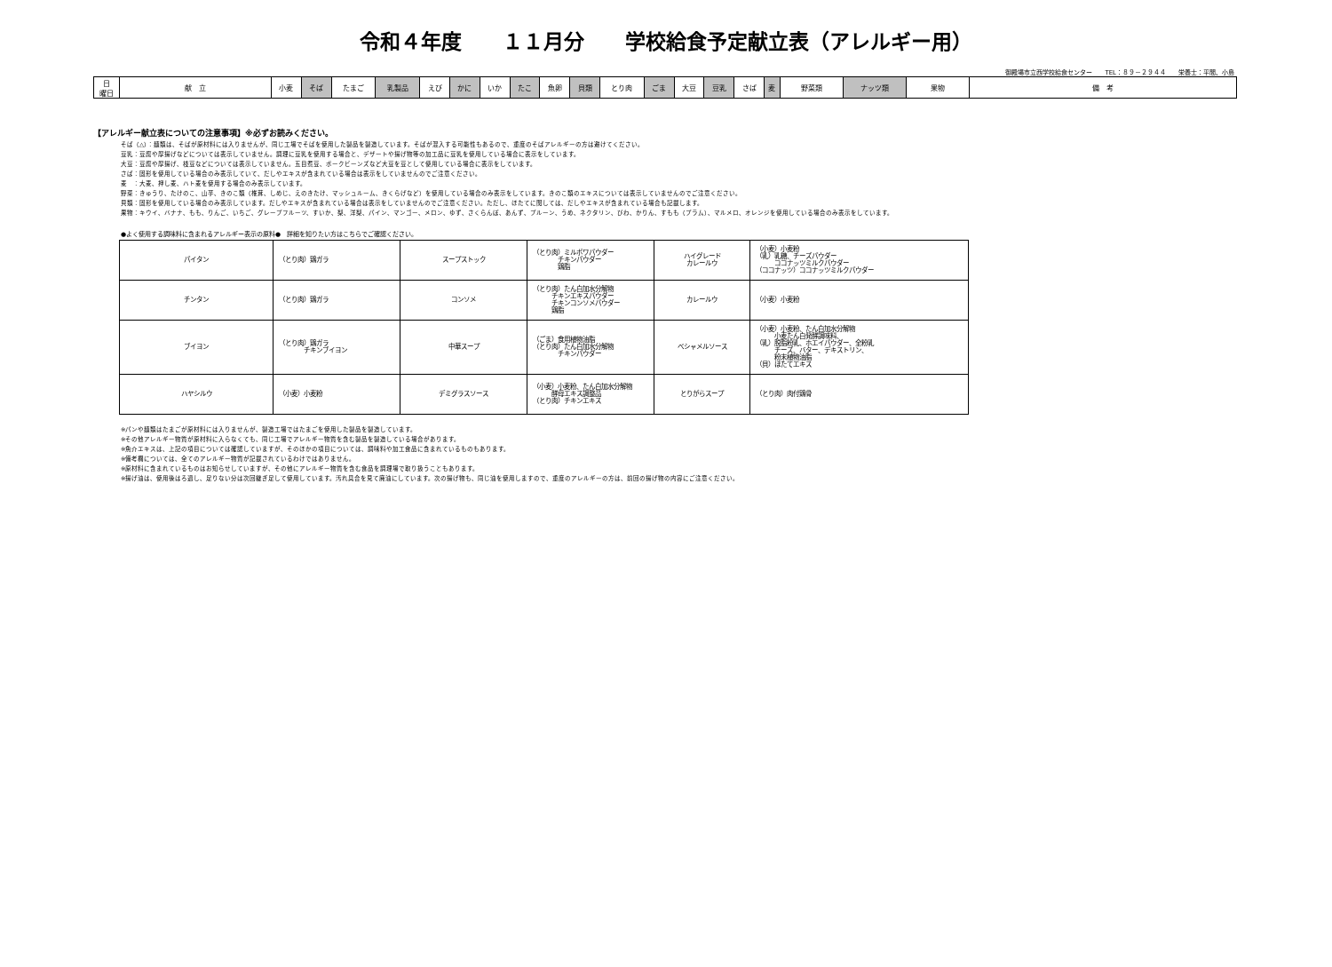令和４年度　　１１月分　　学校給食予定献立表（アレルギー用）
御殿場市立西学校給食センター　　TEL：８９－２９４４　　栄養士：平間、小島
| 日 曜日 | 献 立 | 小麦 | そば | たまご | 乳製品 | えび | かに | いか | たこ | 魚卵 | 貝類 | とり肉 | ごま | 大豆 | 豆乳 | さば | 麦 | 野菜類 | ナッツ類 | 果物 | 備 考 |
【アレルギー献立表についての注意事項】※必ずお読みください。
そば（△）：麺類は、そばが原材料には入りませんが、同じ工場でそばを使用した製品を製造しています。そばが混入する可能性もあるので、重度のそばアレルギーの方は避けてください。
豆乳：豆腐や厚揚げなどについては表示していません。調理に豆乳を使用する場合と、デザートや揚げ物等の加工品に豆乳を使用している場合に表示をしています。
大豆：豆腐や厚揚げ、枝豆などについては表示していません。五目煮豆、ポークビーンズなど大豆を豆として使用している場合に表示をしています。
さば：固形を使用している場合のみ表示していて、だしやエキスが含まれている場合は表示をしていませんのでご注意ください。
麦　：大麦、押し麦、ハト麦を使用する場合のみ表示しています。
野菜：きゅうり、たけのこ、山芋、きのこ類（椎茸、しめじ、えのきたけ、マッシュルーム、きくらげなど）を使用している場合のみ表示をしています。きのこ類のエキスについては表示していませんのでご注意ください。
貝類：固形を使用している場合のみ表示しています。だしやエキスが含まれている場合は表示をしていませんのでご注意ください。ただし、ほたてに関しては、だしやエキスが含まれている場合も記載します。
果物：キウイ、バナナ、もも、りんご、いちご、グレープフルーツ、すいか、梨、洋梨、パイン、マンゴー、メロン、ゆず、さくらんぼ、あんず、プルーン、うめ、ネクタリン、びわ、かりん、すもも（プラム）、マルメロ、オレンジを使用している場合のみ表示をしています。
●よく使用する調味料に含まれるアレルギー表示の原料●　詳細を知りたい方はこちらでご確認ください。
| パイタン | （とり肉）鶏ガラ | スープストック | （とり肉）ミルボワパウダー チキンパウダー 鶏脂 | ハイグレード カレールウ | （小麦）小麦粉 （乳）乳糖、チーズパウダー ココナッツミルクパウダー （ココナッツ）ココナッツミルクパウダー |
| チンタン | （とり肉）鶏ガラ | コンソメ | （とり肉）たん白加水分解物 チキンエキスパウダー チキンコンソメパウダー 鶏脂 | カレールウ | （小麦）小麦粉 |
| ブイヨン | （とり肉）鶏ガラ チキンブイヨン | 中華スープ | （ごま）食用植物油脂 （とり肉）たん白加水分解物 チキンパウダー | ベシャメルソース | （小麦）小麦粉、たん白加水分解物 小麦たん白発酵調味料、 （乳）脱脂粉乳、ホエイパウダー、全粉乳 チーズ、バター、デキストリン、 粉末植物油脂 （貝）ほたてエキス |
| ハヤシルウ | （小麦）小麦粉 | デミグラスソース | （小麦）小麦粉、たん白加水分解物 酵母エキス調整品 （とり肉）チキンエキス | とりがらスープ | （とり肉）肉付鶏骨 |
※パンや麺類はたまごが原材料には入りませんが、製造工場ではたまごを使用した製品を製造しています。
※その他アレルギー物質が原材料に入らなくても、同じ工場でアレルギー物質を含む製品を製造している場合があります。
※魚介エキスは、上記の項目については確認していますが、そのほかの項目については、調味料や加工食品に含まれているものもあります。
※備考欄については、全てのアレルギー物質が記載されているわけではありません。
※原材料に含まれているものはお知らせしていますが、その他にアレルギー物質を含む食品を調理場で取り扱うこともあります。
※揚げ油は、使用後はろ過し、足りない分は次回継ぎ足して使用しています。汚れ具合を見て廃油にしています。次の揚げ物も、同じ油を使用しますので、重度のアレルギーの方は、前回の揚げ物の内容にご注意ください。